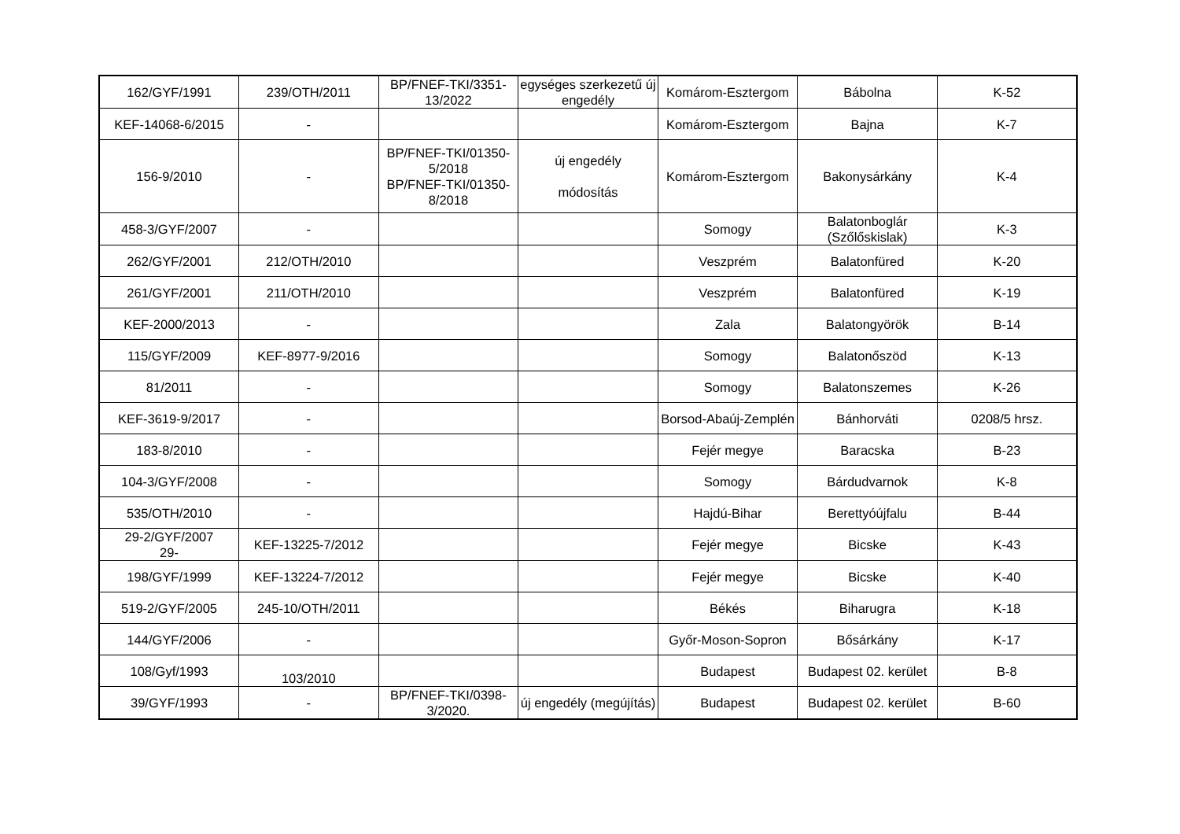| 162/GYF/1991 | 239/OTH/2011 | BP/FNEF-TKI/3351-13/2022 | egységes szerkezetű új engedély | Komárom-Esztergom | Bábolna | K-52 |
| KEF-14068-6/2015 | - | | | Komárom-Esztergom | Bajna | K-7 |
| 156-9/2010 | - | BP/FNEF-TKI/01350-5/2018 BP/FNEF-TKI/01350-8/2018 | új engedély módosítás | Komárom-Esztergom | Bakonysárkány | K-4 |
| 458-3/GYF/2007 | - | | | Somogy | Balatonboglár (Szőlőskislak) | K-3 |
| 262/GYF/2001 | 212/OTH/2010 | | | Veszprém | Balatonfüred | K-20 |
| 261/GYF/2001 | 211/OTH/2010 | | | Veszprém | Balatonfüred | K-19 |
| KEF-2000/2013 | - | | | Zala | Balatongyörök | B-14 |
| 115/GYF/2009 | KEF-8977-9/2016 | | | Somogy | Balatonőszöd | K-13 |
| 81/2011 | - | | | Somogy | Balatonszemes | K-26 |
| KEF-3619-9/2017 | - | | | Borsod-Abaúj-Zemplén | Bánhorváti | 0208/5 hrsz. |
| 183-8/2010 | - | | | Fejér megye | Baracska | B-23 |
| 104-3/GYF/2008 | - | | | Somogy | Bárdudvarnok | K-8 |
| 535/OTH/2010 | - | | | Hajdú-Bihar | Berettyóújfalu | B-44 |
| 29-2/GYF/2007 29- | KEF-13225-7/2012 | | | Fejér megye | Bicske | K-43 |
| 198/GYF/1999 | KEF-13224-7/2012 | | | Fejér megye | Bicske | K-40 |
| 519-2/GYF/2005 | 245-10/OTH/2011 | | | Békés | Biharugra | K-18 |
| 144/GYF/2006 | - | | | Győr-Moson-Sopron | Bősárkány | K-17 |
| 108/Gyf/1993 | 103/2010 | | | Budapest | Budapest 02. kerület | B-8 |
| 39/GYF/1993 | - | BP/FNEF-TKI/0398-3/2020. | új engedély (megújítás) | Budapest | Budapest 02. kerület | B-60 |